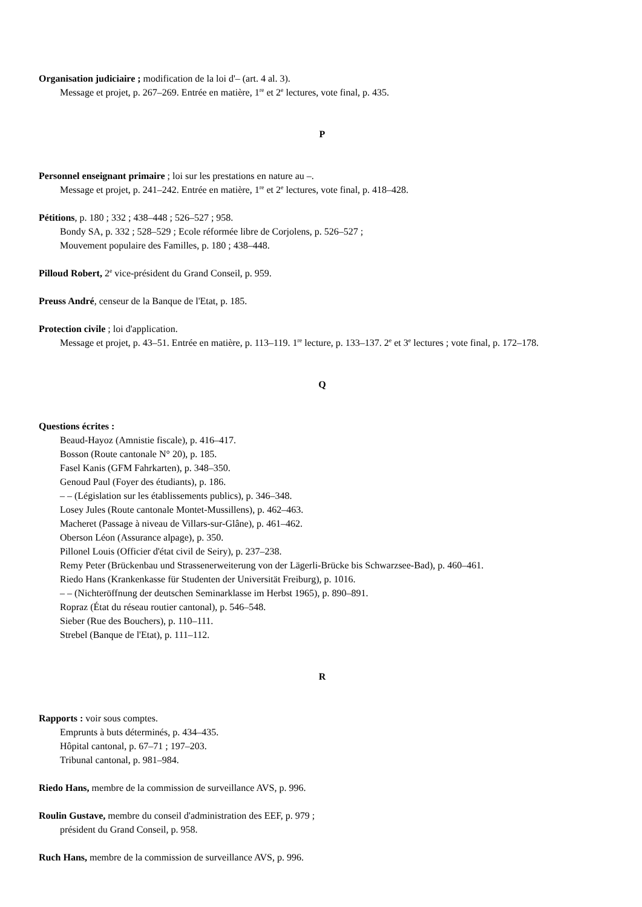Organisation judiciaire ; modification de la loi d'– (art. 4 al. 3).
Message et projet, p. 267–269. Entrée en matière, 1<sup>re</sup> et 2<sup>e</sup> lectures, vote final, p. 435.
P
Personnel enseignant primaire ; loi sur les prestations en nature au –.
Message et projet, p. 241–242. Entrée en matière, 1<sup>re</sup> et 2<sup>e</sup> lectures, vote final, p. 418–428.
Pétitions, p. 180 ; 332 ; 438–448 ; 526–527 ; 958.
Bondy SA, p. 332 ; 528–529 ; Ecole réformée libre de Corjolens, p. 526–527 ;
Mouvement populaire des Familles, p. 180 ; 438–448.
Pilloud Robert, 2<sup>e</sup> vice-président du Grand Conseil, p. 959.
Preuss André, censeur de la Banque de l'Etat, p. 185.
Protection civile ; loi d'application.
Message et projet, p. 43–51. Entrée en matière, p. 113–119. 1<sup>re</sup> lecture, p. 133–137. 2<sup>e</sup> et 3<sup>e</sup> lectures ; vote final, p. 172–178.
Q
Questions écrites :
Beaud-Hayoz (Amnistie fiscale), p. 416–417.
Bosson (Route cantonale N° 20), p. 185.
Fasel Kanis (GFM Fahrkarten), p. 348–350.
Genoud Paul (Foyer des étudiants), p. 186.
– – (Législation sur les établissements publics), p. 346–348.
Losey Jules (Route cantonale Montet-Mussillens), p. 462–463.
Macheret (Passage à niveau de Villars-sur-Glâne), p. 461–462.
Oberson Léon (Assurance alpage), p. 350.
Pillonel Louis (Officier d'état civil de Seiry), p. 237–238.
Remy Peter (Brückenbau und Strassenerweiterung von der Lägerli-Brücke bis Schwarzsee-Bad), p. 460–461.
Riedo Hans (Krankenkasse für Studenten der Universität Freiburg), p. 1016.
– – (Nichteröffnung der deutschen Seminarklasse im Herbst 1965), p. 890–891.
Ropraz (État du réseau routier cantonal), p. 546–548.
Sieber (Rue des Bouchers), p. 110–111.
Strebel (Banque de l'Etat), p. 111–112.
R
Rapports : voir sous comptes.
Emprunts à buts déterminés, p. 434–435.
Hôpital cantonal, p. 67–71 ; 197–203.
Tribunal cantonal, p. 981–984.
Riedo Hans, membre de la commission de surveillance AVS, p. 996.
Roulin Gustave, membre du conseil d'administration des EEF, p. 979 ;
président du Grand Conseil, p. 958.
Ruch Hans, membre de la commission de surveillance AVS, p. 996.